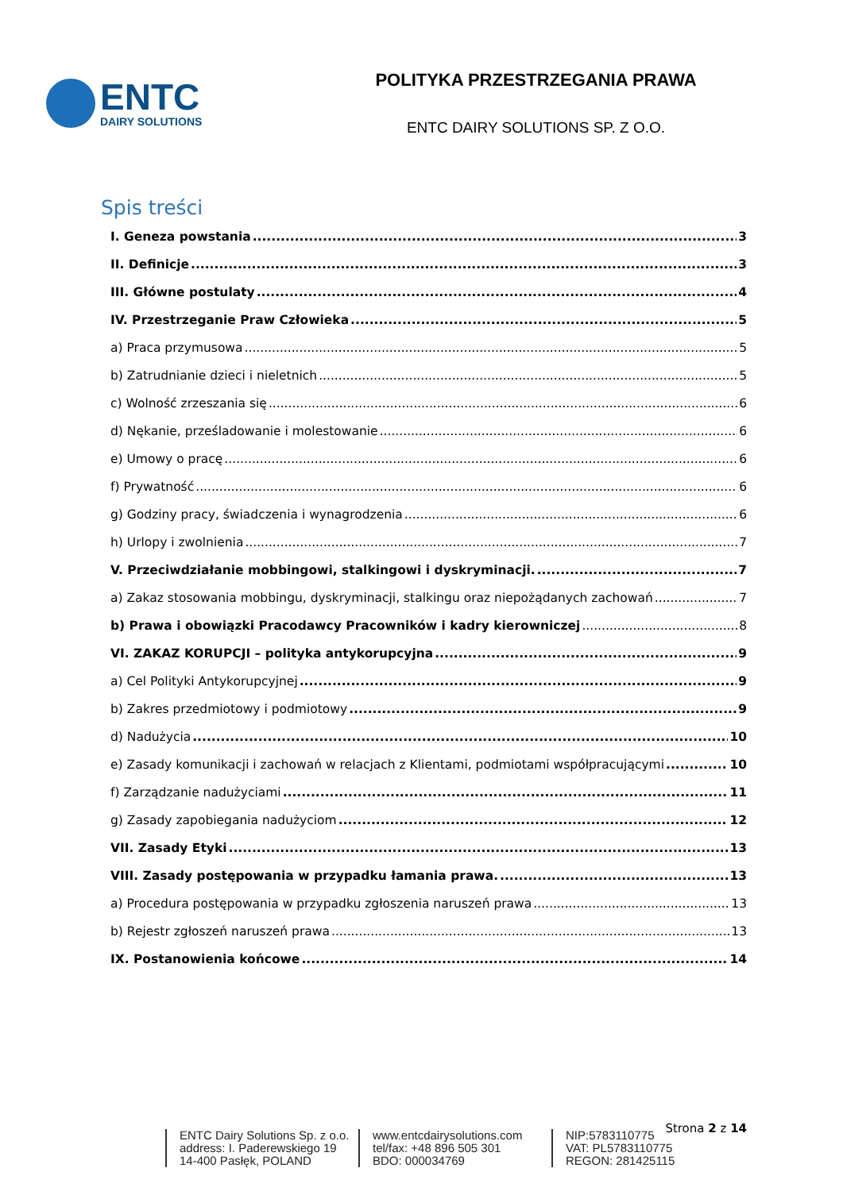ENTC
DAIRY SOLUTIONS
POLITYKA PRZESTRZEGANIA PRAWA
ENTC DAIRY SOLUTIONS SP. Z O.O.
Spis treści
I. Geneza powstania 3
II. Definicje 3
III. Główne postulaty 4
IV. Przestrzeganie Praw Człowieka 5
a) Praca przymusowa 5
b) Zatrudnianie dzieci i nieletnich 5
c) Wolność zrzeszania się 6
d) Nękanie, prześladowanie i molestowanie 6
e) Umowy o pracę 6
f) Prywatność 6
g) Godziny pracy, świadczenia i wynagrodzenia 6
h) Urlopy i zwolnienia 7
V. Przeciwdziałanie mobbingowi, stalkingowi i dyskryminacji. 7
a) Zakaz stosowania mobbingu, dyskryminacji, stalkingu oraz niepożądanych zachowań 7
b) Prawa i obowiązki Pracodawcy Pracowników i kadry kierowniczej 8
VI. ZAKAZ KORUPCJI – polityka antykorupcyjna 9
a) Cel Polityki Antykorupcyjnej 9
b) Zakres przedmiotowy i podmiotowy 9
d) Nadużycia 10
e) Zasady komunikacji i zachowań w relacjach z Klientami, podmiotami współpracującymi 10
f) Zarządzanie nadużyciami 11
g) Zasady zapobiegania nadużyciom 12
VII. Zasady Etyki 13
VIII. Zasady postępowania w przypadku łamania prawa. 13
a) Procedura postępowania w przypadku zgłoszenia naruszeń prawa 13
b) Rejestr zgłoszeń naruszeń prawa 13
IX. Postanowienia końcowe 14
Strona 2 z 14
ENTC Dairy Solutions Sp. z o.o.
address: I. Paderewskiego 19
14-400 Pasłęk, POLAND
www.entcdairysolutions.com
tel/fax: +48 896 505 301
BDO: 000034769
NIP:5783110775
VAT: PL5783110775
REGON: 281425115